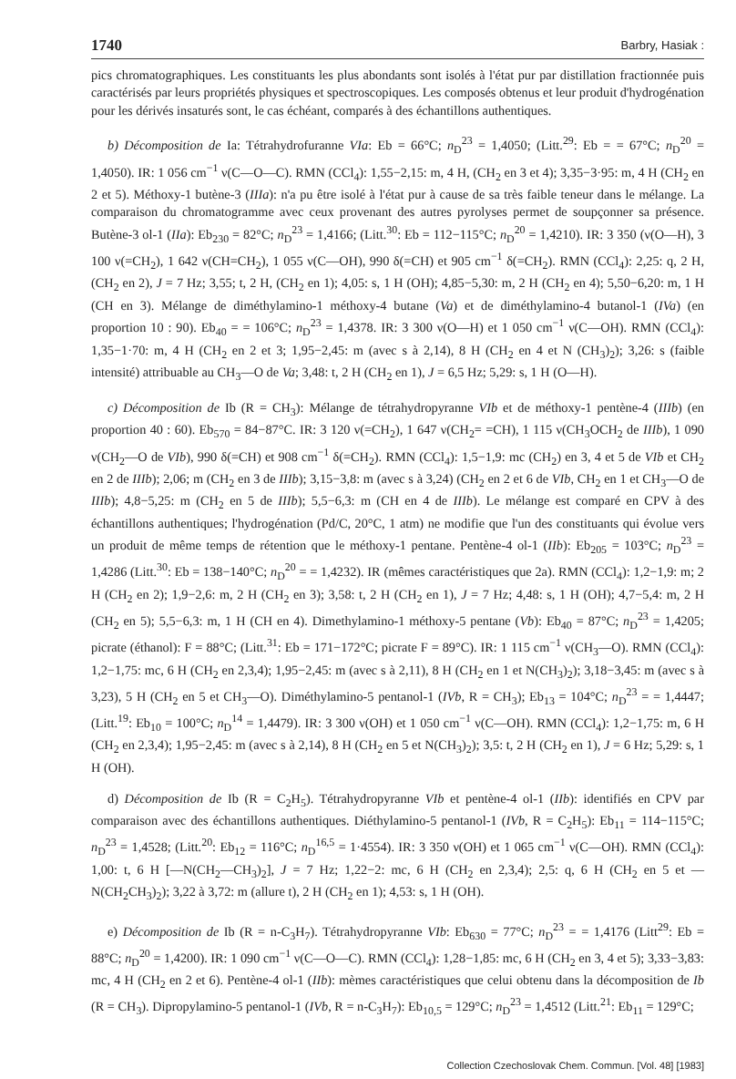1740 Barbry, Hasiak :
pics chromatographiques. Les constituants les plus abondants sont isolés à l'état pur par distillation fractionnée puis caractérisés par leurs propriétés physiques et spectroscopiques. Les composés obtenus et leur produit d'hydrogénation pour les dérivés insaturés sont, le cas échéant, comparés à des échantillons authentiques.
b) Décomposition de Ia: Tétrahydrofuranne VIa: Eb = 66°C; n<sub>D</sub><sup>23</sup> = 1,4050; (Litt.<sup>29</sup>: Eb = = 67°C; n<sub>D</sub><sup>20</sup> = 1,4050). IR: 1 056 cm<sup>−1</sup> ν(C—O—C). RMN (CCl<sub>4</sub>): 1,55−2,15: m, 4 H, (CH<sub>2</sub> en 3 et 4); 3,35−3·95: m, 4 H (CH<sub>2</sub> en 2 et 5). Méthoxy-1 butène-3 (IIIa): n'a pu être isolé à l'état pur à cause de sa très faible teneur dans le mélange. La comparaison du chromatogramme avec ceux provenant des autres pyrolyses permet de soupçonner sa présence. Butène-3 ol-1 (IIa): Eb<sub>230</sub> = 82°C; n<sub>D</sub><sup>23</sup> = 1,4166; (Litt.<sup>30</sup>: Eb = 112−115°C; n<sub>D</sub><sup>20</sup> = 1,4210). IR: 3 350 (ν(O—H), 3 100 ν(=CH<sub>2</sub>), 1 642 ν(CH=CH<sub>2</sub>), 1 055 ν(C—OH), 990 δ(=CH) et 905 cm<sup>−1</sup> δ(=CH<sub>2</sub>). RMN (CCl<sub>4</sub>): 2,25: q, 2 H, (CH<sub>2</sub> en 2), J = 7 Hz; 3,55; t, 2 H, (CH<sub>2</sub> en 1); 4,05: s, 1 H (OH); 4,85−5,30: m, 2 H (CH<sub>2</sub> en 4); 5,50−6,20: m, 1 H (CH en 3). Mélange de diméthylamino-1 méthoxy-4 butane (Va) et de diméthylamino-4 butanol-1 (IVa) (en proportion 10 : 90). Eb<sub>40</sub> = = 106°C; n<sub>D</sub><sup>23</sup> = 1,4378. IR: 3 300 ν(O—H) et 1 050 cm<sup>−1</sup> ν(C—OH). RMN (CCl<sub>4</sub>): 1,35−1·70: m, 4 H (CH<sub>2</sub> en 2 et 3; 1,95−2,45: m (avec s à 2,14), 8 H (CH<sub>2</sub> en 4 et N (CH<sub>3</sub>)<sub>2</sub>); 3,26: s (faible intensité) attribuable au CH<sub>3</sub>—O de Va; 3,48: t, 2 H (CH<sub>2</sub> en 1), J = 6,5 Hz; 5,29: s, 1 H (O—H).
c) Décomposition de Ib (R = CH<sub>3</sub>): Mélange de tétrahydropyranne VIb et de méthoxy-1 pentène-4 (IIIb) (en proportion 40 : 60). Eb<sub>570</sub> = 84−87°C. IR: 3 120 ν(=CH<sub>2</sub>), 1 647 ν(CH<sub>2</sub>= =CH), 1 115 ν(CH<sub>3</sub>OCH<sub>2</sub> de IIIb), 1 090 ν(CH<sub>2</sub>—O de VIb), 990 δ(=CH) et 908 cm<sup>−1</sup> δ(=CH<sub>2</sub>). RMN (CCl<sub>4</sub>): 1,5−1,9: mc (CH<sub>2</sub>) en 3, 4 et 5 de VIb et CH<sub>2</sub> en 2 de IIIb); 2,06; m (CH<sub>2</sub> en 3 de IIIb); 3,15−3,8: m (avec s à 3,24) (CH<sub>2</sub> en 2 et 6 de VIb, CH<sub>2</sub> en 1 et CH<sub>3</sub>—O de IIIb); 4,8−5,25: m (CH<sub>2</sub> en 5 de IIIb); 5,5−6,3: m (CH en 4 de IIIb). Le mélange est comparé en CPV à des échantillons authentiques; l'hydrogénation (Pd/C, 20°C, 1 atm) ne modifie que l'un des constituants qui évolue vers un produit de même temps de rétention que le méthoxy-1 pentane. Pentène-4 ol-1 (IIb): Eb<sub>205</sub> = 103°C; n<sub>D</sub><sup>23</sup> = 1,4286 (Litt.<sup>30</sup>: Eb = 138−140°C; n<sub>D</sub><sup>20</sup> = = 1,4232). IR (mêmes caractéristiques que 2a). RMN (CCl<sub>4</sub>): 1,2−1,9: m; 2 H (CH<sub>2</sub> en 2); 1,9−2,6: m, 2 H (CH<sub>2</sub> en 3); 3,58: t, 2 H (CH<sub>2</sub> en 1), J = 7 Hz; 4,48: s, 1 H (OH); 4,7−5,4: m, 2 H (CH<sub>2</sub> en 5); 5,5−6,3: m, 1 H (CH en 4). Dimethylamino-1 méthoxy-5 pentane (Vb): Eb<sub>40</sub> = 87°C; n<sub>D</sub><sup>23</sup> = 1,4205; picrate (éthanol): F = 88°C; (Litt.<sup>31</sup>: Eb = 171−172°C; picrate F = 89°C). IR: 1 115 cm<sup>−1</sup> ν(CH<sub>3</sub>—O). RMN (CCl<sub>4</sub>): 1,2−1,75: mc, 6 H (CH<sub>2</sub> en 2,3,4); 1,95−2,45: m (avec s à 2,11), 8 H (CH<sub>2</sub> en 1 et N(CH<sub>3</sub>)<sub>2</sub>); 3,18−3,45: m (avec s à 3,23), 5 H (CH<sub>2</sub> en 5 et CH<sub>3</sub>—O). Diméthylamino-5 pentanol-1 (IVb, R = CH<sub>3</sub>); Eb<sub>13</sub> = 104°C; n<sub>D</sub><sup>23</sup> = = 1,4447; (Litt.<sup>19</sup>: Eb<sub>10</sub> = 100°C; n<sub>D</sub><sup>14</sup> = 1,4479). IR: 3 300 ν(OH) et 1 050 cm<sup>−1</sup> ν(C—OH). RMN (CCl<sub>4</sub>): 1,2−1,75: m, 6 H (CH<sub>2</sub> en 2,3,4); 1,95−2,45: m (avec s à 2,14), 8 H (CH<sub>2</sub> en 5 et N(CH<sub>3</sub>)<sub>2</sub>); 3,5: t, 2 H (CH<sub>2</sub> en 1), J = 6 Hz; 5,29: s, 1 H (OH).
d) Décomposition de Ib (R = C<sub>2</sub>H<sub>5</sub>). Tétrahydropyranne VIb et pentène-4 ol-1 (IIb): identifiés en CPV par comparaison avec des échantillons authentiques. Diéthylamino-5 pentanol-1 (IVb, R = C<sub>2</sub>H<sub>5</sub>): Eb<sub>11</sub> = 114−115°C; n<sub>D</sub><sup>23</sup> = 1,4528; (Litt.<sup>20</sup>: Eb<sub>12</sub> = 116°C; n<sub>D</sub><sup>16,5</sup> = 1·4554). IR: 3 350 ν(OH) et 1 065 cm<sup>−1</sup> ν(C—OH). RMN (CCl<sub>4</sub>): 1,00: t, 6 H [—N(CH<sub>2</sub>—CH<sub>3</sub>)<sub>2</sub>], J = 7 Hz; 1,22−2: mc, 6 H (CH<sub>2</sub> en 2,3,4); 2,5: q, 6 H (CH<sub>2</sub> en 5 et —N(CH<sub>2</sub>CH<sub>3</sub>)<sub>2</sub>); 3,22 à 3,72: m (allure t), 2 H (CH<sub>2</sub> en 1); 4,53: s, 1 H (OH).
e) Décomposition de Ib (R = n-C<sub>3</sub>H<sub>7</sub>). Tétrahydropyranne VIb: Eb<sub>630</sub> = 77°C; n<sub>D</sub><sup>23</sup> = = 1,4176 (Litt<sup>29</sup>: Eb = 88°C; n<sub>D</sub><sup>20</sup> = 1,4200). IR: 1 090 cm<sup>−1</sup> ν(C—O—C). RMN (CCl<sub>4</sub>): 1,28−1,85: mc, 6 H (CH<sub>2</sub> en 3, 4 et 5); 3,33−3,83: mc, 4 H (CH<sub>2</sub> en 2 et 6). Pentène-4 ol-1 (IIb): mèmes caractéristiques que celui obtenu dans la décomposition de Ib (R = CH<sub>3</sub>). Dipropylamino-5 pentanol-1 (IVb, R = n-C<sub>3</sub>H<sub>7</sub>): Eb<sub>10,5</sub> = 129°C; n<sub>D</sub><sup>23</sup> = 1,4512 (Litt.<sup>21</sup>: Eb<sub>11</sub> = 129°C;
Collection Czechoslovak Chem. Commun. [Vol. 48] [1983]